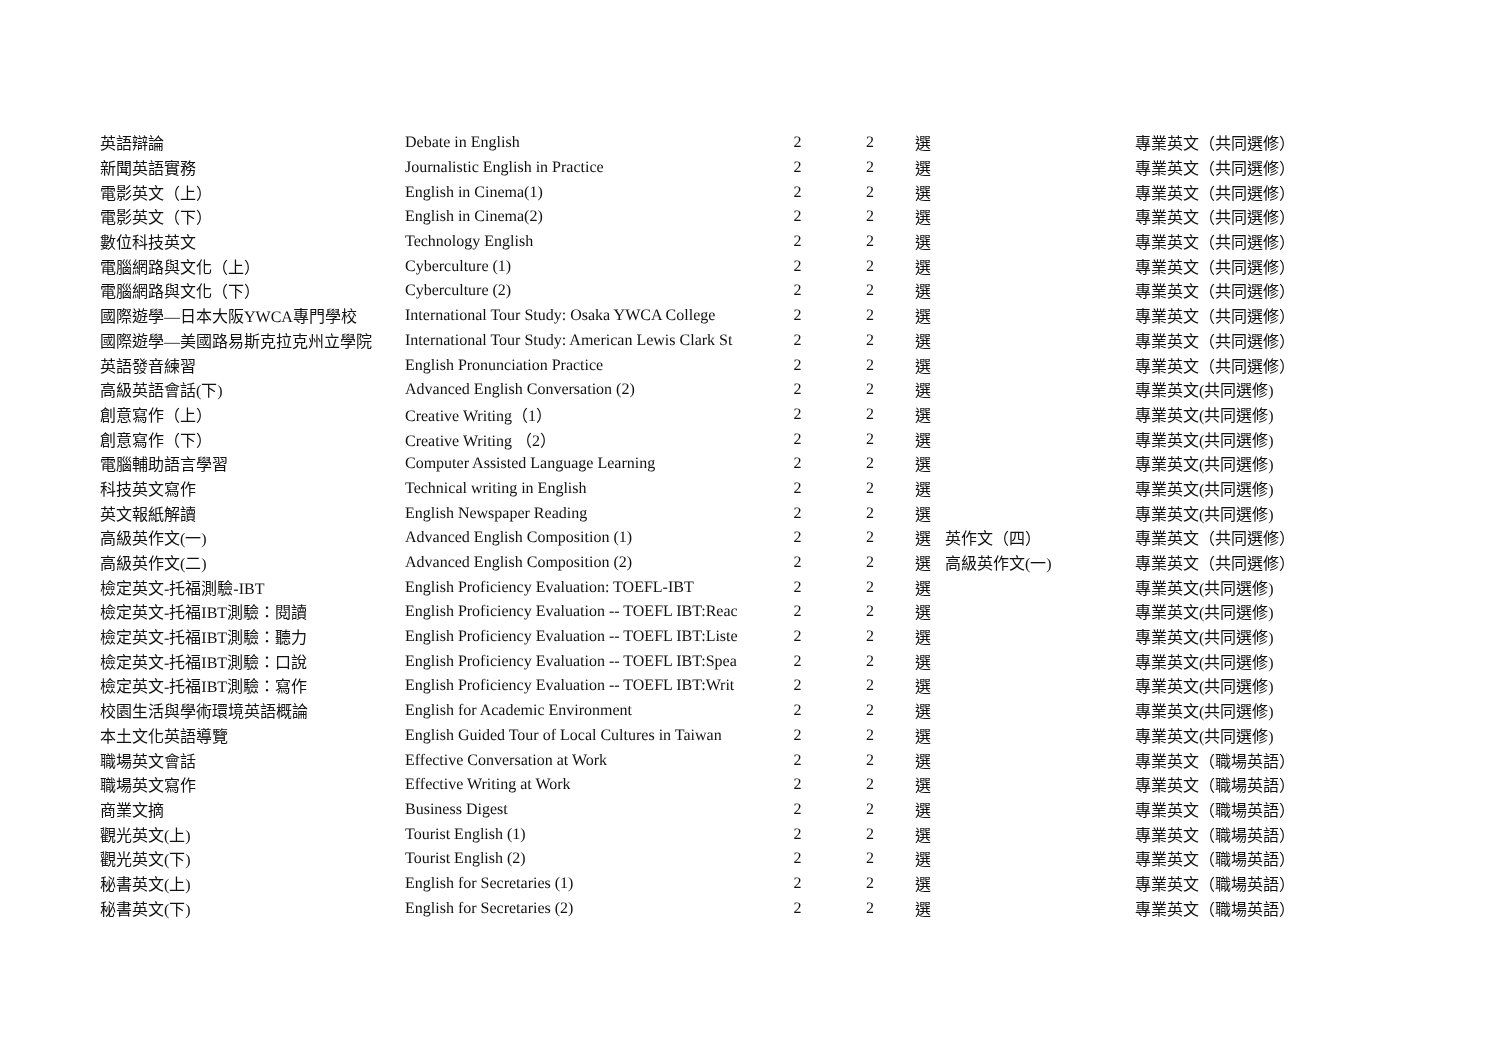| 英語辯論 | Debate in English | 2 | 2 | 選 | | 專業英文（共同選修） |
| 新聞英語實務 | Journalistic English in Practice | 2 | 2 | 選 | | 專業英文（共同選修） |
| 電影英文（上） | English in Cinema(1) | 2 | 2 | 選 | | 專業英文（共同選修） |
| 電影英文（下） | English in Cinema(2) | 2 | 2 | 選 | | 專業英文（共同選修） |
| 數位科技英文 | Technology English | 2 | 2 | 選 | | 專業英文（共同選修） |
| 電腦網路與文化（上） | Cyberculture (1) | 2 | 2 | 選 | | 專業英文（共同選修） |
| 電腦網路與文化（下） | Cyberculture (2) | 2 | 2 | 選 | | 專業英文（共同選修） |
| 國際遊學—日本大阪YWCA專門學校 | International Tour Study: Osaka YWCA College | 2 | 2 | 選 | | 專業英文（共同選修） |
| 國際遊學—美國路易斯克拉克州立學院 | International Tour Study: American Lewis Clark St | 2 | 2 | 選 | | 專業英文（共同選修） |
| 英語發音練習 | English Pronunciation Practice | 2 | 2 | 選 | | 專業英文（共同選修） |
| 高級英語會話(下) | Advanced English Conversation (2) | 2 | 2 | 選 | | 專業英文(共同選修) |
| 創意寫作（上） | Creative Writing（1） | 2 | 2 | 選 | | 專業英文(共同選修) |
| 創意寫作（下） | Creative Writing （2） | 2 | 2 | 選 | | 專業英文(共同選修) |
| 電腦輔助語言學習 | Computer Assisted Language Learning | 2 | 2 | 選 | | 專業英文(共同選修) |
| 科技英文寫作 | Technical writing in English | 2 | 2 | 選 | | 專業英文(共同選修) |
| 英文報紙解讀 | English Newspaper Reading | 2 | 2 | 選 | | 專業英文(共同選修) |
| 高級英作文(一) | Advanced English Composition (1) | 2 | 2 | 選 | 英作文（四） | 專業英文（共同選修） |
| 高級英作文(二) | Advanced English Composition (2) | 2 | 2 | 選 | 高級英作文(一) | 專業英文（共同選修） |
| 檢定英文-托福測驗-IBT | English Proficiency Evaluation: TOEFL-IBT | 2 | 2 | 選 | | 專業英文(共同選修) |
| 檢定英文-托福IBT測驗：閱讀 | English Proficiency Evaluation -- TOEFL IBT:Reac | 2 | 2 | 選 | | 專業英文(共同選修) |
| 檢定英文-托福IBT測驗：聽力 | English Proficiency Evaluation -- TOEFL IBT:Liste | 2 | 2 | 選 | | 專業英文(共同選修) |
| 檢定英文-托福IBT測驗：口說 | English Proficiency Evaluation -- TOEFL IBT:Spea | 2 | 2 | 選 | | 專業英文(共同選修) |
| 檢定英文-托福IBT測驗：寫作 | English Proficiency Evaluation -- TOEFL IBT:Writ | 2 | 2 | 選 | | 專業英文(共同選修) |
| 校園生活與學術環境英語概論 | English for Academic Environment | 2 | 2 | 選 | | 專業英文(共同選修) |
| 本土文化英語導覽 | English Guided Tour of Local Cultures in Taiwan | 2 | 2 | 選 | | 專業英文(共同選修) |
| 職場英文會話 | Effective Conversation at Work | 2 | 2 | 選 | | 專業英文（職場英語） |
| 職場英文寫作 | Effective Writing at Work | 2 | 2 | 選 | | 專業英文（職場英語） |
| 商業文摘 | Business Digest | 2 | 2 | 選 | | 專業英文（職場英語） |
| 觀光英文(上) | Tourist English (1) | 2 | 2 | 選 | | 專業英文（職場英語） |
| 觀光英文(下) | Tourist English (2) | 2 | 2 | 選 | | 專業英文（職場英語） |
| 秘書英文(上) | English for Secretaries (1) | 2 | 2 | 選 | | 專業英文（職場英語） |
| 秘書英文(下) | English for Secretaries (2) | 2 | 2 | 選 | | 專業英文（職場英語） |